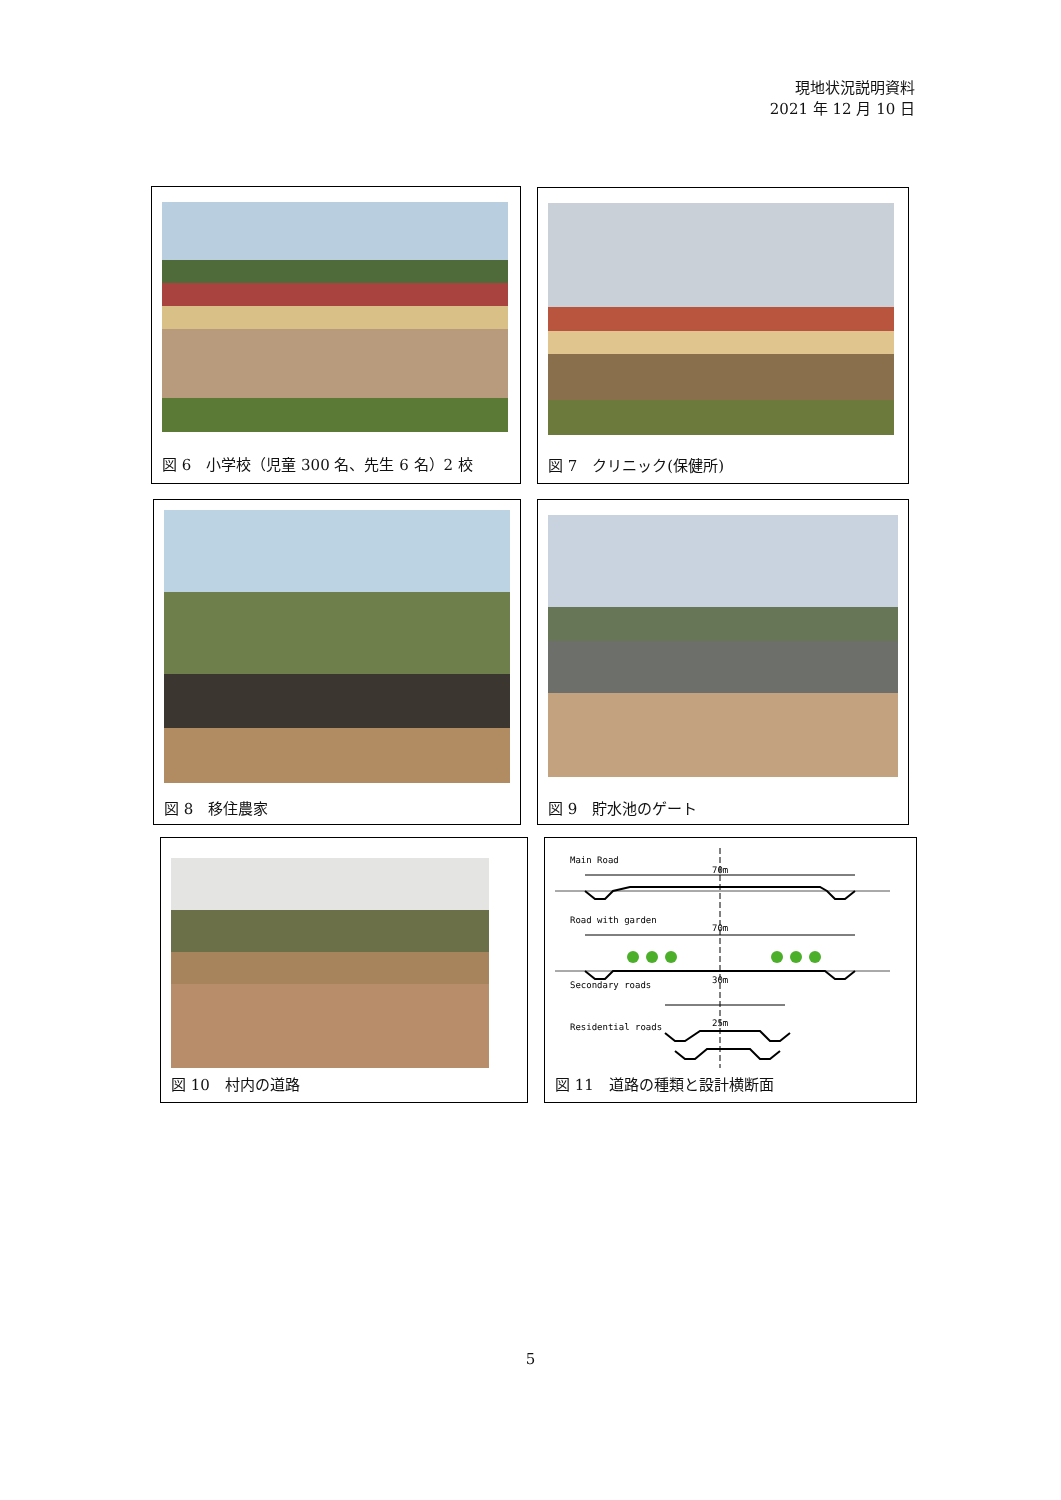現地状況説明資料
2021 年 12 月 10 日
図 6　小学校（児童 300 名、先生 6 名）2 校 図 7　クリニック(保健所)
図 8　移住農家 図 9　貯水池のゲート
図 10　村内の道路
Main Road
70m
Road with garden
70m
Secondary roads
30m
Residential roads
25m
図 11　道路の種類と設計横断面
5